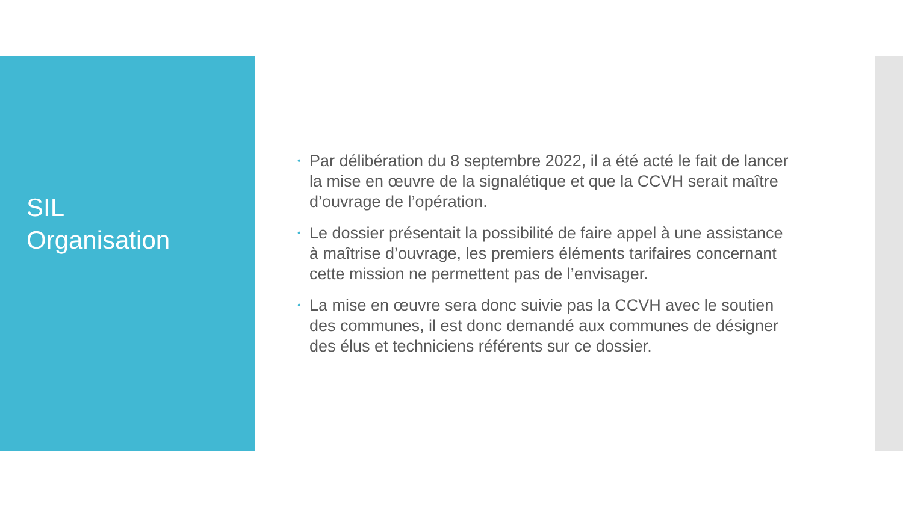SIL
Organisation
• Par délibération du 8 septembre 2022, il a été acté le fait de lancer la mise en œuvre de la signalétique et que la CCVH serait maître d’ouvrage de l’opération.
• Le dossier présentait la possibilité de faire appel à une assistance à maîtrise d’ouvrage, les premiers éléments tarifaires concernant cette mission ne permettent pas de l’envisager.
• La mise en œuvre sera donc suivie pas la CCVH avec le soutien des communes, il est donc demandé aux communes de désigner des élus et techniciens référents sur ce dossier.